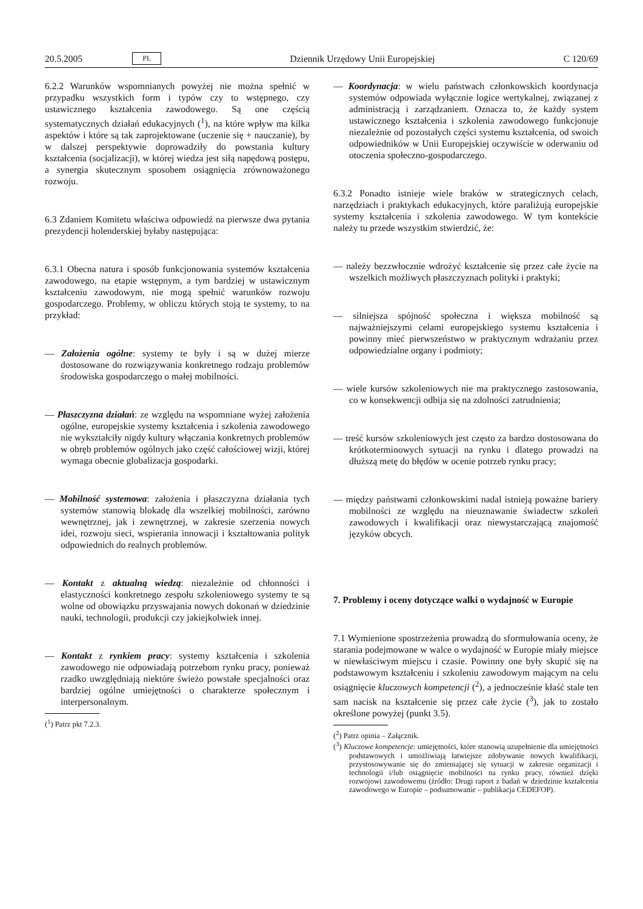20.5.2005 PL Dziennik Urzędowy Unii Europejskiej C 120/69
6.2.2 Warunków wspomnianych powyżej nie można spełnić w przypadku wszystkich form i typów czy to wstępnego, czy ustawicznego kształcenia zawodowego. Są one częścią systematycznych działań edukacyjnych (<sup>1</sup>), na które wpływ ma kilka aspektów i które są tak zaprojektowane (uczenie się + nauczanie), by w dalszej perspektywie doprowadziły do powstania kultury kształcenia (socjalizacji), w której wiedza jest siłą napędową postępu, a synergia skutecznym sposobem osiągnięcia zrównoważonego rozwoju.
6.3 Zdaniem Komitetu właściwa odpowiedź na pierwsze dwa pytania prezydencji holenderskiej byłaby następująca:
6.3.1 Obecna natura i sposób funkcjonowania systemów kształcenia zawodowego, na etapie wstępnym, a tym bardziej w ustawicznym kształceniu zawodowym, nie mogą spełnić warunków rozwoju gospodarczego. Problemy, w obliczu których stoją te systemy, to na przykład:
— Założenia ogólne: systemy te były i są w dużej mierze dostosowane do rozwiązywania konkretnego rodzaju problemów środowiska gospodarczego o małej mobilności.
— Płaszczyzna działań: ze względu na wspomniane wyżej założenia ogólne, europejskie systemy kształcenia i szkolenia zawodowego nie wykształciły nigdy kultury włączania konkretnych problemów w obręb problemów ogólnych jako część całościowej wizji, której wymaga obecnie globalizacja gospodarki.
— Mobilność systemowa: założenia i płaszczyzna działania tych systemów stanowią blokadę dla wszelkiej mobilności, zarówno wewnętrznej, jak i zewnętrznej, w zakresie szerzenia nowych idei, rozwoju sieci, wspierania innowacji i kształtowania polityk odpowiednich do realnych problemów.
— Kontakt z aktualną wiedzą: niezależnie od chłonności i elastyczności konkretnego zespołu szkoleniowego systemy te są wolne od obowiązku przyswajania nowych dokonań w dziedzinie nauki, technologii, produkcji czy jakiejkolwiek innej.
— Kontakt z rynkiem pracy: systemy kształcenia i szkolenia zawodowego nie odpowiadają potrzebom rynku pracy, ponieważ rzadko uwzględniają niektóre świeżo powstałe specjalności oraz bardziej ogólne umiejętności o charakterze społecznym i interpersonalnym.
(<sup>1</sup>) Patrz pkt 7.2.3.
— Koordynacja: w wielu państwach członkowskich koordynacja systemów odpowiada wyłącznie logice wertykalnej, związanej z administracją i zarządzaniem. Oznacza to, że każdy system ustawicznego kształcenia i szkolenia zawodowego funkcjonuje niezależnie od pozostałych części systemu kształcenia, od swoich odpowiedników w Unii Europejskiej oczywiście w oderwaniu od otoczenia społeczno-gospodarczego.
6.3.2 Ponadto istnieje wiele braków w strategicznych celach, narzędziach i praktykach edukacyjnych, które paraliżują europejskie systemy kształcenia i szkolenia zawodowego. W tym kontekście należy tu przede wszystkim stwierdzić, że:
— należy bezzwłocznie wdrożyć kształcenie się przez całe życie na wszelkich możliwych płaszczyznach polityki i praktyki;
— silniejsza spójność społeczna i większa mobilność są najważniejszymi celami europejskiego systemu kształcenia i powinny mieć pierwszeństwo w praktycznym wdrażaniu przez odpowiedzialne organy i podmioty;
— wiele kursów szkoleniowych nie ma praktycznego zastosowania, co w konsekwencji odbija się na zdolności zatrudnienia;
— treść kursów szkoleniowych jest często za bardzo dostosowana do krótkoterminowych sytuacji na rynku i dlatego prowadzi na dłuższą metę do błędów w ocenie potrzeb rynku pracy;
— między państwami członkowskimi nadal istnieją poważne bariery mobilności ze względu na nieuznawanie świadectw szkoleń zawodowych i kwalifikacji oraz niewystarczającą znajomość języków obcych.
7. Problemy i oceny dotyczące walki o wydajność w Europie
7.1 Wymienione spostrzeżenia prowadzą do sformułowania oceny, że starania podejmowane w walce o wydajność w Europie miały miejsce w niewłaściwym miejscu i czasie. Powinny one były skupić się na podstawowym kształceniu i szkoleniu zawodowym mającym na celu osiągnięcie kluczowych kompetencji (<sup>2</sup>), a jednocześnie kłaść stale ten sam nacisk na kształcenie się przez całe życie (<sup>3</sup>), jak to zostało określone powyżej (punkt 3.5).
(<sup>2</sup>) Patrz opinia – Załącznik.
(<sup>3</sup>) Kluczowe kompetencje: umiejętności, które stanowią uzupełnienie dla umiejętności podstawowych i umożliwiają łatwiejsze zdobywanie nowych kwalifikacji, przystosowywanie się do zmieniającej się sytuacji w zakresie organizacji i technologii i/lub osiągnięcie mobilności na rynku pracy, również dzięki rozwojowi zawodowemu (źródło: Drugi raport z badań w dziedzinie kształcenia zawodowego w Europie – podsumowanie – publikacja CEDEFOP).